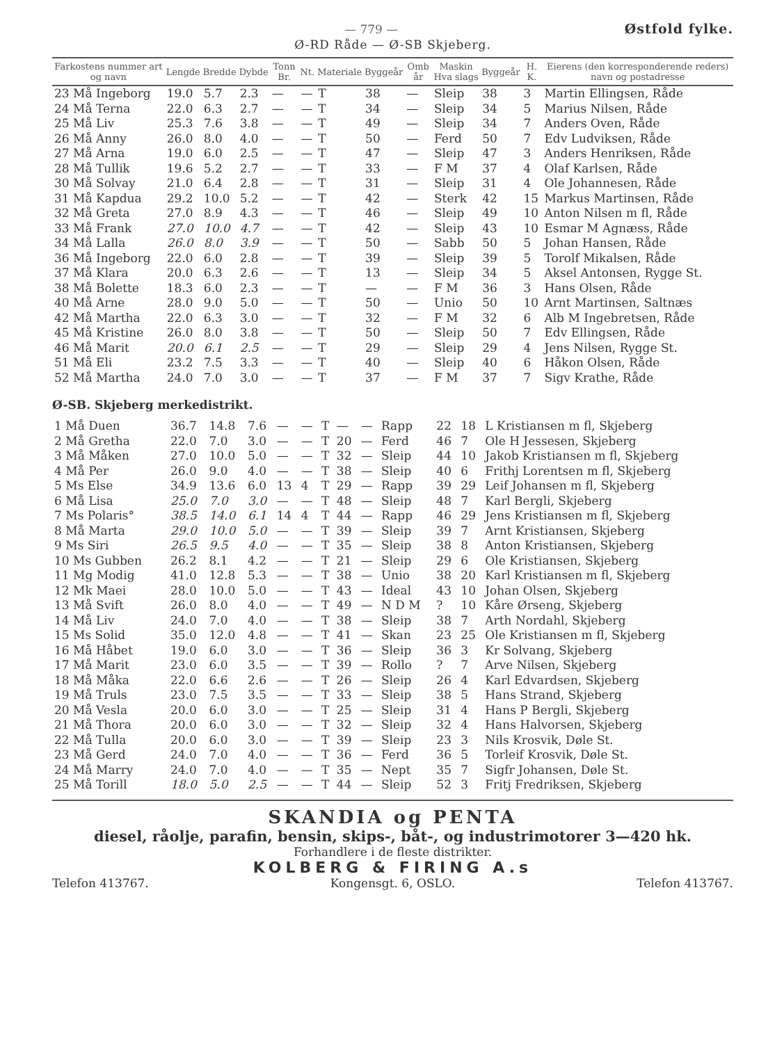— 779 — Østfold fylke.
Ø-RD Råde — Ø-SB Skjeberg.
| Farkostens nummer art og navn | Lengde | Bredde | Dybde | Tonn Br. | Nt. | Materiale | Byggeår | Omb år | Maskin Hva slags | Byggeår | H. K. | Eierens (den korresponderende reders) navn og postadresse |
| --- | --- | --- | --- | --- | --- | --- | --- | --- | --- | --- | --- | --- |
| 23 Må Ingeborg | 19.0 | 5.7 | 2.3 | — | — | T | 38 | — | Sleip | 38 | 3 | Martin Ellingsen, Råde |
| 24 Må Terna | 22.0 | 6.3 | 2.7 | — | — | T | 34 | — | Sleip | 34 | 5 | Marius Nilsen, Råde |
| 25 Må Liv | 25.3 | 7.6 | 3.8 | — | — | T | 49 | — | Sleip | 34 | 7 | Anders Oven, Råde |
| 26 Må Anny | 26.0 | 8.0 | 4.0 | — | — | T | 50 | — | Ferd | 50 | 7 | Edv Ludviksen, Råde |
| 27 Må Arna | 19.0 | 6.0 | 2.5 | — | — | T | 47 | — | Sleip | 47 | 3 | Anders Henriksen, Råde |
| 28 Må Tullik | 19.6 | 5.2 | 2.7 | — | — | T | 33 | — | F M | 37 | 4 | Olaf Karlsen, Råde |
| 30 Må Solvay | 21.0 | 6.4 | 2.8 | — | — | T | 31 | — | Sleip | 31 | 4 | Ole Johannesen, Råde |
| 31 Må Kapdua | 29.2 | 10.0 | 5.2 | — | — | T | 42 | — | Sterk | 42 | 15 | Markus Martinsen, Råde |
| 32 Må Greta | 27.0 | 8.9 | 4.3 | — | — | T | 46 | — | Sleip | 49 | 10 | Anton Nilsen m fl, Råde |
| 33 Må Frank | 27.0 | 10.0 | 4.7 | — | — | T | 42 | — | Sleip | 43 | 10 | Esmar M Agnæss, Råde |
| 34 Må Lalla | 26.0 | 8.0 | 3.9 | — | — | T | 50 | — | Sabb | 50 | 5 | Johan Hansen, Råde |
| 36 Må Ingeborg | 22.0 | 6.0 | 2.8 | — | — | T | 39 | — | Sleip | 39 | 5 | Torolf Mikalsen, Råde |
| 37 Må Klara | 20.0 | 6.3 | 2.6 | — | — | T | 13 | — | Sleip | 34 | 5 | Aksel Antonsen, Rygge St. |
| 38 Må Bolette | 18.3 | 6.0 | 2.3 | — | — | T | — | — | F M | 36 | 3 | Hans Olsen, Råde |
| 40 Må Arne | 28.0 | 9.0 | 5.0 | — | — | T | 50 | — | Unio | 50 | 10 | Arnt Martinsen, Saltnæs |
| 42 Må Martha | 22.0 | 6.3 | 3.0 | — | — | T | 32 | — | F M | 32 | 6 | Alb M Ingebretsen, Råde |
| 45 Må Kristine | 26.0 | 8.0 | 3.8 | — | — | T | 50 | — | Sleip | 50 | 7 | Edv Ellingsen, Råde |
| 46 Må Marit | 20.0 | 6.1 | 2.5 | — | — | T | 29 | — | Sleip | 29 | 4 | Jens Nilsen, Rygge St. |
| 51 Må Eli | 23.2 | 7.5 | 3.3 | — | — | T | 40 | — | Sleip | 40 | 6 | Håkon Olsen, Råde |
| 52 Må Martha | 24.0 | 7.0 | 3.0 | — | — | T | 37 | — | F M | 37 | 7 | Sigv Krathe, Råde |
Ø-SB. Skjeberg merkedistrikt.
| 1 Må Duen | 36.7 | 14.8 | 7.6 | — | — | T | — | — | Rapp | 22 | 18 | L Kristiansen m fl, Skjeberg |
| 2 Må Gretha | 22.0 | 7.0 | 3.0 | — | — | T | 20 | — | Ferd | 46 | 7 | Ole H Jessesen, Skjeberg |
| 3 Må Måken | 27.0 | 10.0 | 5.0 | — | — | T | 32 | — | Sleip | 44 | 10 | Jakob Kristiansen m fl, Skjeberg |
| 4 Må Per | 26.0 | 9.0 | 4.0 | — | — | T | 38 | — | Sleip | 40 | 6 | Frithj Lorentsen m fl, Skjeberg |
| 5 Ms Else | 34.9 | 13.6 | 6.0 | 13 | 4 | T | 29 | — | Rapp | 39 | 29 | Leif Johansen m fl, Skjeberg |
| 6 Må Lisa | 25.0 | 7.0 | 3.0 | — | — | T | 48 | — | Sleip | 48 | 7 | Karl Bergli, Skjeberg |
| 7 Ms Polaris° | 38.5 | 14.0 | 6.1 | 14 | 4 | T | 44 | — | Rapp | 46 | 29 | Jens Kristiansen m fl, Skjeberg |
| 8 Må Marta | 29.0 | 10.0 | 5.0 | — | — | T | 39 | — | Sleip | 39 | 7 | Arnt Kristiansen, Skjeberg |
| 9 Ms Siri | 26.5 | 9.5 | 4.0 | — | — | T | 35 | — | Sleip | 38 | 8 | Anton Kristiansen, Skjeberg |
| 10 Ms Gubben | 26.2 | 8.1 | 4.2 | — | — | T | 21 | — | Sleip | 29 | 6 | Ole Kristiansen, Skjeberg |
| 11 Mg Modig | 41.0 | 12.8 | 5.3 | — | — | T | 38 | — | Unio | 38 | 20 | Karl Kristiansen m fl, Skjeberg |
| 12 Mk Maei | 28.0 | 10.0 | 5.0 | — | — | T | 43 | — | Ideal | 43 | 10 | Johan Olsen, Skjeberg |
| 13 Må Svift | 26.0 | 8.0 | 4.0 | — | — | T | 49 | — | N D M | ? | 10 | Kåre Ørseng, Skjeberg |
| 14 Må Liv | 24.0 | 7.0 | 4.0 | — | — | T | 38 | — | Sleip | 38 | 7 | Arth Nordahl, Skjeberg |
| 15 Ms Solid | 35.0 | 12.0 | 4.8 | — | — | T | 41 | — | Skan | 23 | 25 | Ole Kristiansen m fl, Skjeberg |
| 16 Må Håbet | 19.0 | 6.0 | 3.0 | — | — | T | 36 | — | Sleip | 36 | 3 | Kr Solvang, Skjeberg |
| 17 Må Marit | 23.0 | 6.0 | 3.5 | — | — | T | 39 | — | Rollo | ? | 7 | Arve Nilsen, Skjeberg |
| 18 Må Måka | 22.0 | 6.6 | 2.6 | — | — | T | 26 | — | Sleip | 26 | 4 | Karl Edvardsen, Skjeberg |
| 19 Må Truls | 23.0 | 7.5 | 3.5 | — | — | T | 33 | — | Sleip | 38 | 5 | Hans Strand, Skjeberg |
| 20 Må Vesla | 20.0 | 6.0 | 3.0 | — | — | T | 25 | — | Sleip | 31 | 4 | Hans P Bergli, Skjeberg |
| 21 Må Thora | 20.0 | 6.0 | 3.0 | — | — | T | 32 | — | Sleip | 32 | 4 | Hans Halvorsen, Skjeberg |
| 22 Må Tulla | 20.0 | 6.0 | 3.0 | — | — | T | 39 | — | Sleip | 23 | 3 | Nils Krosvik, Døle St. |
| 23 Må Gerd | 24.0 | 7.0 | 4.0 | — | — | T | 36 | — | Ferd | 36 | 5 | Torleif Krosvik, Døle St. |
| 24 Må Marry | 24.0 | 7.0 | 4.0 | — | — | T | 35 | — | Nept | 35 | 7 | Sigfr Johansen, Døle St. |
| 25 Må Torill | 18.0 | 5.0 | 2.5 | — | — | T | 44 | — | Sleip | 52 | 3 | Fritj Fredriksen, Skjeberg |
SKANDIA og PENTA
diesel, råolje, parafin, bensin, skips-, båt-, og industrimotorer 3—420 hk.
Forhandlere i de fleste distrikter.
KOLBERG & FIRING A.s
Telefon 413767. Kongensgt. 6, OSLO. Telefon 413767.